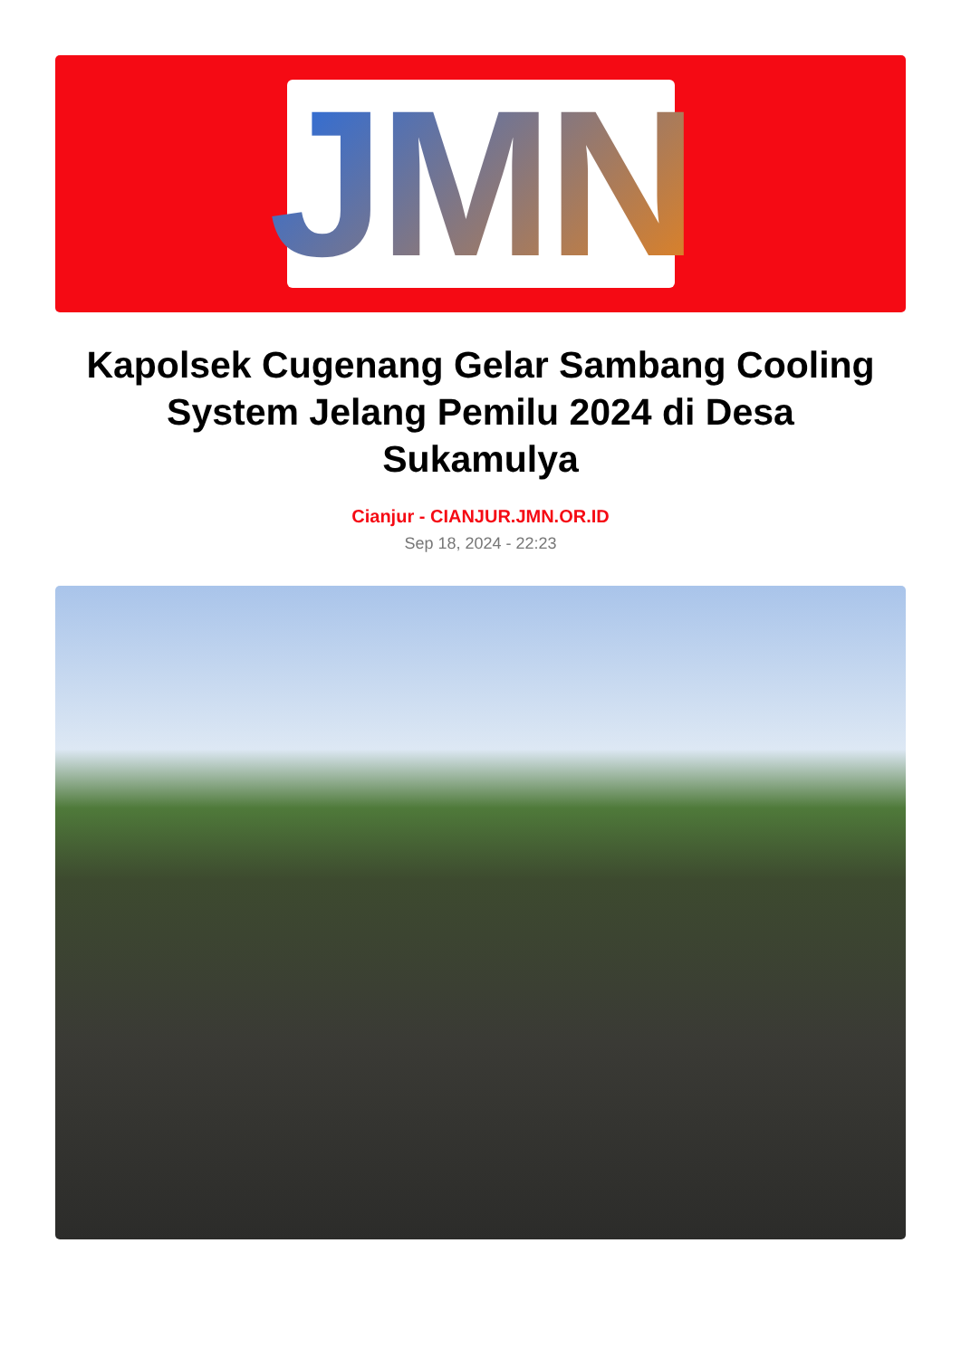JMN
Kapolsek Cugenang Gelar Sambang Cooling System Jelang Pemilu 2024 di Desa Sukamulya
Cianjur - CIANJUR.JMN.OR.ID
Sep 18, 2024 - 22:23